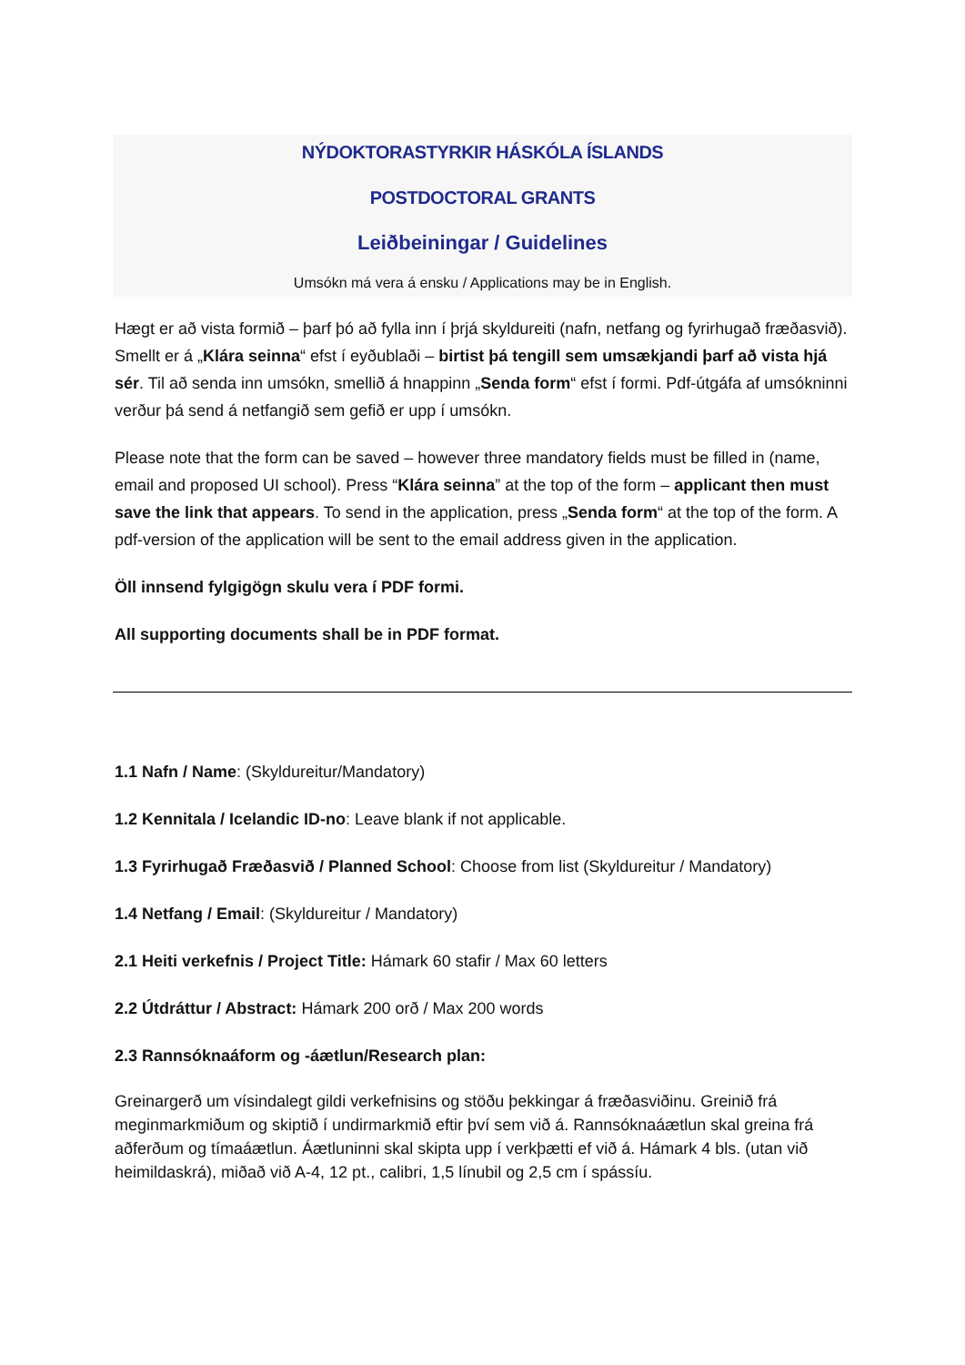NÝDOKTORASTYRKIR HÁSKÓLA ÍSLANDS
POSTDOCTORAL GRANTS
Leiðbeiningar / Guidelines
Umsókn má vera á ensku / Applications may be in English.
Hægt er að vista formið – þarf þó að fylla inn í þrjá skyldureiti (nafn, netfang og fyrirhugað fræðasvið). Smellt er á „Klára seinna“ efst í eyðublaði – birtist þá tengill sem umsækjandi þarf að vista hjá sér. Til að senda inn umsókn, smellið á hnappinn „Senda form“ efst í formi. Pdf-útgáfa af umsókninni verður þá send á netfangið sem gefið er upp í umsókn.
Please note that the form can be saved – however three mandatory fields must be filled in (name, email and proposed UI school). Press “Klára seinna” at the top of the form – applicant then must save the link that appears. To send in the application, press „Senda form“ at the top of the form. A pdf-version of the application will be sent to the email address given in the application.
Öll innsend fylgigögn skulu vera í PDF formi.
All supporting documents shall be in PDF format.
1.1 Nafn / Name: (Skyldureitur/Mandatory)
1.2 Kennitala / Icelandic ID-no: Leave blank if not applicable.
1.3 Fyrirhugað Fræðasvið / Planned School: Choose from list (Skyldureitur / Mandatory)
1.4 Netfang / Email: (Skyldureitur / Mandatory)
2.1 Heiti verkefnis / Project Title: Hámark 60 stafir / Max 60 letters
2.2 Útdráttur / Abstract: Hámark 200 orð / Max 200 words
2.3 Rannsóknaáform og -áætlun/Research plan:
Greinargerð um vísindalegt gildi verkefnisins og stöðu þekkingar á fræðasviðinu. Greinið frá meginmarkmiðum og skiptið í undirmarkmið eftir því sem við á. Rannsóknaáætlun skal greina frá aðferðum og tímaáætlun. Áætluninni skal skipta upp í verkþætti ef við á. Hámark 4 bls. (utan við heimildaskrá), miðað við A-4, 12 pt., calibri, 1,5 línubil og 2,5 cm í spássíu.